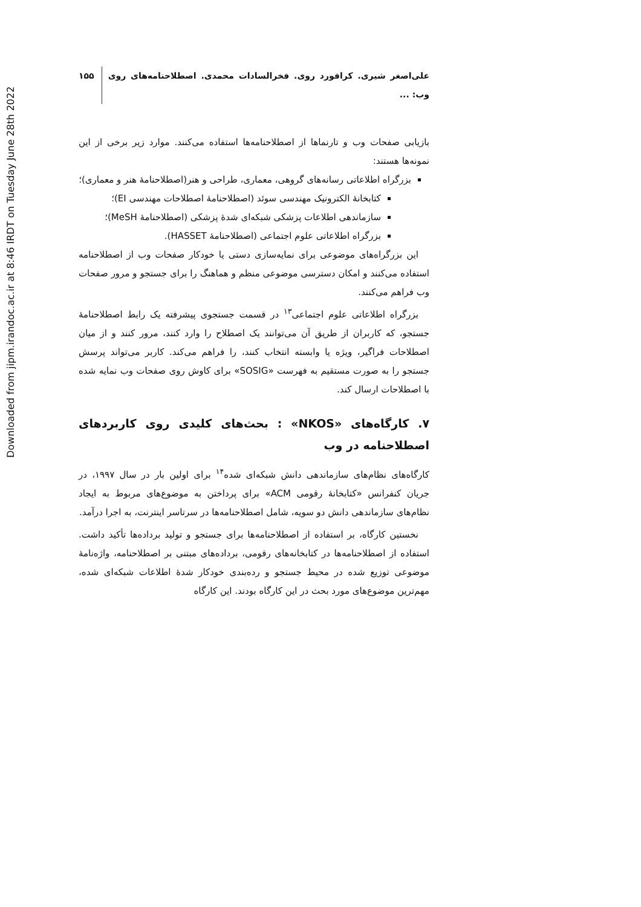Downloaded from jipm.irandoc.ac.ir at 8:46 IRDT on Tuesday June 28th 2022
علی‌اصغر شیری. کرافورد روی. فخرالسادات محمدی. اصطلاحنامه‌های روی وب: ... ۱۵۵
بازیابی صفحات وب و تارنماها از اصطلاحنامه‌ها استفاده می‌کنند. موارد زیر برخی از این نمونه‌ها هستند:
بزرگراه اطلاعاتی رسانه‌های گروهی، معماری، طراحی و هنر(اصطلاحنامهٔ هنر و معماری)؛
کتابخانهٔ الکترونیک مهندسی سوئد (اصطلاحنامهٔ اصطلاحات مهندسی EI)؛
سازماندهی اطلاعات پزشکی شبکه‌ای شدهٔ پزشکی (اصطلاحنامهٔ MeSH)؛
بزرگراه اطلاعاتی علوم اجتماعی (اصطلاحنامهٔ HASSET).
این بزرگراه‌های موضوعی برای نمایه‌سازی دستی یا خودکار صفحات وب از اصطلاحنامه استفاده می‌کنند و امکان دسترسی موضوعی منظم و هماهنگ را برای جستجو و مرور صفحات وب فراهم می‌کنند.
بزرگراه اطلاعاتی علوم اجتماعی<sup>۱۳</sup> در قسمت جستجوی پیشرفته یک رابط اصطلاحنامهٔ جستجو، که کاربران از طریق آن می‌توانند یک اصطلاح را وارد کنند، مرور کنند و از میان اصطلاحات فراگیر، ویژه یا وابسته انتخاب کنند، را فراهم می‌کند. کاربر می‌تواند پرسش جستجو را به صورت مستقیم به فهرست «SOSIG» برای کاوش روی صفحات وب نمایه شده با اصطلاحات ارسال کند.
۷. کارگاه‌های «NKOS» : بحث‌های کلیدی روی کاربردهای اصطلاحنامه در وب
کارگاه‌های نظام‌های سازماندهی دانش شبکه‌ای شده<sup>۱۴</sup> برای اولین بار در سال ۱۹۹۷، در جریان کنفرانس «کتابخانهٔ رقومی ACM» برای پرداختن به موضوع‌های مربوط به ایجاد نظام‌های سازماندهی دانش دو سویه، شامل اصطلاحنامه‌ها در سرتاسر اینترنت، به اجرا درآمد.
نخستین کارگاه، بر استفاده از اصطلاحنامه‌ها برای جستجو و تولید بر‌داده‌ها تأکید داشت. استفاده از اصطلاحنامه‌ها در کتابخانه‌های رقومی، بر‌داده‌های مبتنی بر اصطلاحنامه، واژه‌نامهٔ موضوعی توزیع شده در محیط جستجو و رده‌بندی خودکار شدهٔ اطلاعات شبکه‌ای شده، مهم‌ترین موضوع‌های مورد بحث در این کارگاه بودند. این کارگاه